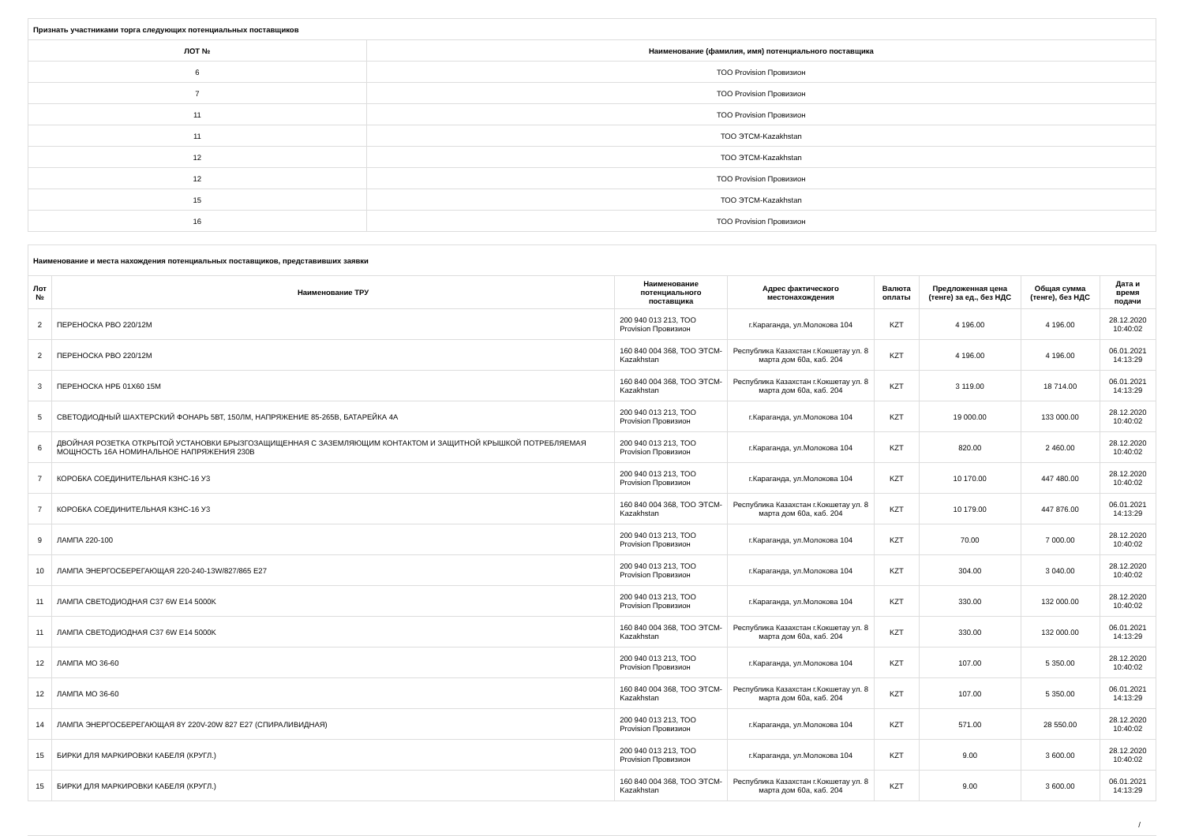| Признать участниками торга следующих потенциальных поставщиков | |
| ЛОТ № | Наименование (фамилия, имя) потенциального поставщика |
| 6 | ТОО Provision Провизион |
| 7 | ТОО Provision Провизион |
| 11 | ТОО Provision Провизион |
| 11 | ТОО ЭТСМ-Kazakhstan |
| 12 | ТОО ЭТСМ-Kazakhstan |
| 12 | ТОО Provision Провизион |
| 15 | ТОО ЭТСМ-Kazakhstan |
| 16 | ТОО Provision Провизион |
| Наименование и места нахождения потенциальных поставщиков, представивших заявки | | | | | | | |
| Лот № | Наименование ТРУ | Наименование потенциального поставщика | Адрес фактического местонахождения | Валюта оплаты | Предложенная цена (тенге) за ед., без НДС | Общая сумма (тенге), без НДС | Дата и время подачи |
| 2 | ПЕРЕНОСКА РВО 220/12М | 200 940 013 213, ТОО Provision Провизион | г.Караганда, ул.Молокова 104 | KZT | 4 196.00 | 4 196.00 | 28.12.2020 10:40:02 |
| 2 | ПЕРЕНОСКА РВО 220/12М | 160 840 004 368, ТОО ЭТСМ-Kazakhstan | Республика Казахстан г.Кокшетау ул. 8 марта дом 60а, каб. 204 | KZT | 4 196.00 | 4 196.00 | 06.01.2021 14:13:29 |
| 3 | ПЕРЕНОСКА НРБ 01Х60 15М | 160 840 004 368, ТОО ЭТСМ-Kazakhstan | Республика Казахстан г.Кокшетау ул. 8 марта дом 60а, каб. 204 | KZT | 3 119.00 | 18 714.00 | 06.01.2021 14:13:29 |
| 5 | СВЕТОДИОДНЫЙ ШАХТЕРСКИЙ ФОНАРЬ 5ВТ, 150ЛМ, НАПРЯЖЕНИЕ 85-265В, БАТАРЕЙКА 4А | 200 940 013 213, ТОО Provision Провизион | г.Караганда, ул.Молокова 104 | KZT | 19 000.00 | 133 000.00 | 28.12.2020 10:40:02 |
| 6 | ДВОЙНАЯ РОЗЕТКА ОТКРЫТОЙ УСТАНОВКИ БРЫЗГОЗАЩИЩЕННАЯ С ЗАЗЕМЛЯЮЩИМ КОНТАКТОМ И ЗАЩИТНОЙ КРЫШКОЙ ПОТРЕБЛЯЕМАЯ МОЩНОСТЬ 16А НОМИНАЛЬНОЕ НАПРЯЖЕНИЯ 230В | 200 940 013 213, ТОО Provision Провизион | г.Караганда, ул.Молокова 104 | KZT | 820.00 | 2 460.00 | 28.12.2020 10:40:02 |
| 7 | КОРОБКА СОЕДИНИТЕЛЬНАЯ КЗНС-16 У3 | 200 940 013 213, ТОО Provision Провизион | г.Караганда, ул.Молокова 104 | KZT | 10 170.00 | 447 480.00 | 28.12.2020 10:40:02 |
| 7 | КОРОБКА СОЕДИНИТЕЛЬНАЯ КЗНС-16 У3 | 160 840 004 368, ТОО ЭТСМ-Kazakhstan | Республика Казахстан г.Кокшетау ул. 8 марта дом 60а, каб. 204 | KZT | 10 179.00 | 447 876.00 | 06.01.2021 14:13:29 |
| 9 | ЛАМПА 220-100 | 200 940 013 213, ТОО Provision Провизион | г.Караганда, ул.Молокова 104 | KZT | 70.00 | 7 000.00 | 28.12.2020 10:40:02 |
| 10 | ЛАМПА ЭНЕРГОСБЕРЕГАЮЩАЯ 220-240-13W/827/865 E27 | 200 940 013 213, ТОО Provision Провизион | г.Караганда, ул.Молокова 104 | KZT | 304.00 | 3 040.00 | 28.12.2020 10:40:02 |
| 11 | ЛАМПА СВЕТОДИОДНАЯ C37 6W E14 5000K | 200 940 013 213, ТОО Provision Провизион | г.Караганда, ул.Молокова 104 | KZT | 330.00 | 132 000.00 | 28.12.2020 10:40:02 |
| 11 | ЛАМПА СВЕТОДИОДНАЯ C37 6W E14 5000K | 160 840 004 368, ТОО ЭТСМ-Kazakhstan | Республика Казахстан г.Кокшетау ул. 8 марта дом 60а, каб. 204 | KZT | 330.00 | 132 000.00 | 06.01.2021 14:13:29 |
| 12 | ЛАМПА МО 36-60 | 200 940 013 213, ТОО Provision Провизион | г.Караганда, ул.Молокова 104 | KZT | 107.00 | 5 350.00 | 28.12.2020 10:40:02 |
| 12 | ЛАМПА МО 36-60 | 160 840 004 368, ТОО ЭТСМ-Kazakhstan | Республика Казахстан г.Кокшетау ул. 8 марта дом 60а, каб. 204 | KZT | 107.00 | 5 350.00 | 06.01.2021 14:13:29 |
| 14 | ЛАМПА ЭНЕРГОСБЕРЕГАЮЩАЯ 8Y 220V-20W 827 E27 (СПИРАЛИВИДНАЯ) | 200 940 013 213, ТОО Provision Провизион | г.Караганда, ул.Молокова 104 | KZT | 571.00 | 28 550.00 | 28.12.2020 10:40:02 |
| 15 | БИРКИ ДЛЯ МАРКИРОВКИ КАБЕЛЯ (КРУГЛ.) | 200 940 013 213, ТОО Provision Провизион | г.Караганда, ул.Молокова 104 | KZT | 9.00 | 3 600.00 | 28.12.2020 10:40:02 |
| 15 | БИРКИ ДЛЯ МАРКИРОВКИ КАБЕЛЯ (КРУГЛ.) | 160 840 004 368, ТОО ЭТСМ-Kazakhstan | Республика Казахстан г.Кокшетау ул. 8 марта дом 60а, каб. 204 | KZT | 9.00 | 3 600.00 | 06.01.2021 14:13:29 |
/